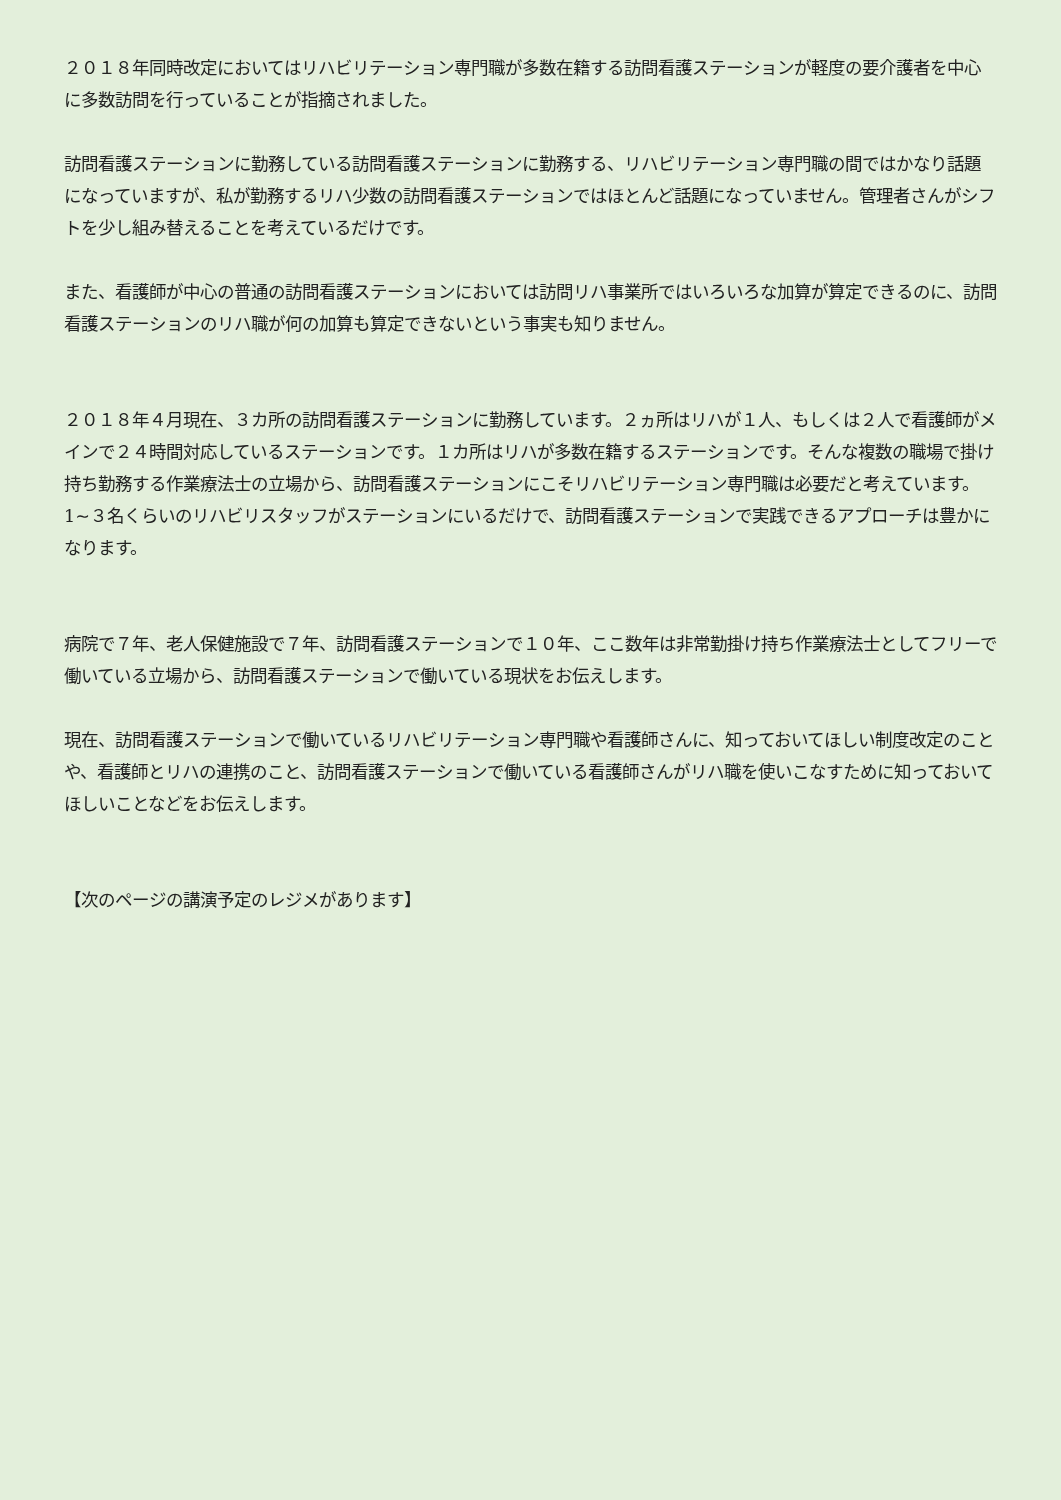２０１８年同時改定においてはリハビリテーション専門職が多数在籍する訪問看護ステーションが軽度の要介護者を中心に多数訪問を行っていることが指摘されました。
訪問看護ステーションに勤務している訪問看護ステーションに勤務する、リハビリテーション専門職の間ではかなり話題になっていますが、私が勤務するリハ少数の訪問看護ステーションではほとんど話題になっていません。管理者さんがシフトを少し組み替えることを考えているだけです。
また、看護師が中心の普通の訪問看護ステーションにおいては訪問リハ事業所ではいろいろな加算が算定できるのに、訪問看護ステーションのリハ職が何の加算も算定できないという事実も知りません。
２０１８年４月現在、３カ所の訪問看護ステーションに勤務しています。２ヵ所はリハが１人、もしくは２人で看護師がメインで２４時間対応しているステーションです。１カ所はリハが多数在籍するステーションです。そんな複数の職場で掛け持ち勤務する作業療法士の立場から、訪問看護ステーションにこそリハビリテーション専門職は必要だと考えています。1~３名くらいのリハビリスタッフがステーションにいるだけで、訪問看護ステーションで実践できるアプローチは豊かになります。
病院で７年、老人保健施設で７年、訪問看護ステーションで１０年、ここ数年は非常勤掛け持ち作業療法士としてフリーで働いている立場から、訪問看護ステーションで働いている現状をお伝えします。
現在、訪問看護ステーションで働いているリハビリテーション専門職や看護師さんに、知っておいてほしい制度改定のことや、看護師とリハの連携のこと、訪問看護ステーションで働いている看護師さんがリハ職を使いこなすために知っておいてほしいことなどをお伝えします。
【次のページの講演予定のレジメがあります】